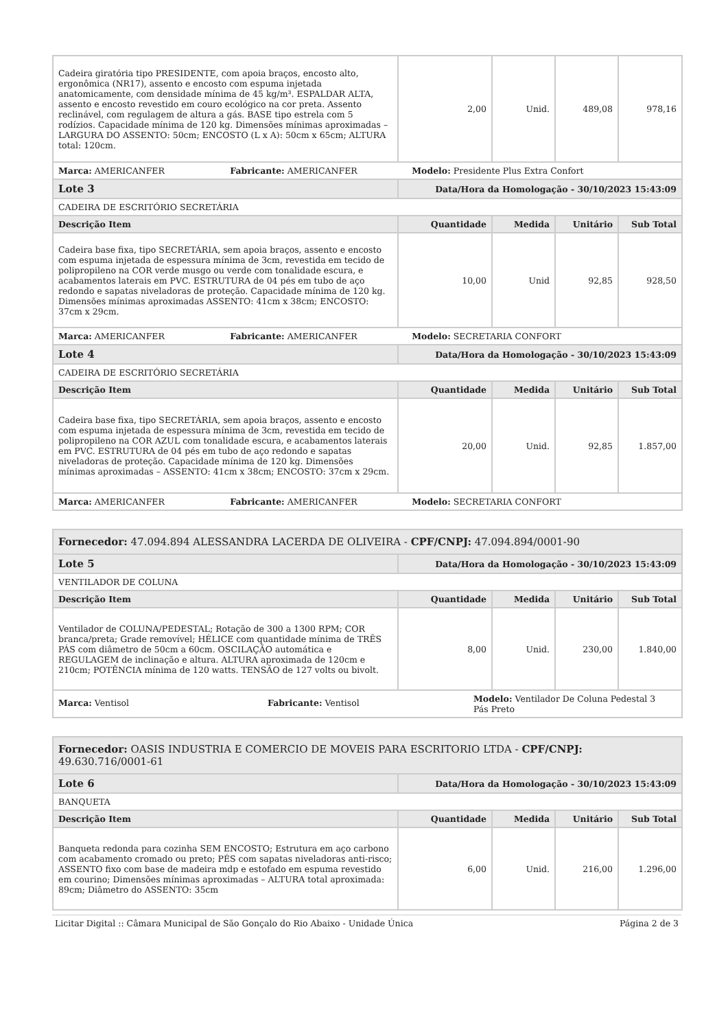| Cadeira giratória tipo PRESIDENTE, com apoia braços, encosto alto, ergonômica (NR17), assento e encosto com espuma injetada anatomicamente, com densidade mínima de 45 kg/m³. ESPALDAR ALTA, assento e encosto revestido em couro ecológico na cor preta. Assento reclinável, com regulagem de altura a gás. BASE tipo estrela com 5 rodízios. Capacidade mínima de 120 kg. Dimensões mínimas aproximadas –LARGURA DO ASSENTO: 50cm; ENCOSTO (L x A): 50cm x 65cm; ALTURA total: 120cm. | 2,00 | Unid. | 489,08 | 978,16 |
| Marca: AMERICANFER Fabricante: AMERICANFER Modelo: Presidente Plus Extra Confort | | | | |
| Lote 3 | Data/Hora da Homologação - 30/10/2023 15:43:09 | | | |
| CADEIRA DE ESCRITÓRIO SECRETÁRIA | | | | |
| Descrição Item | Quantidade | Medida | Unitário | Sub Total |
| Cadeira base fixa, tipo SECRETÁRIA, sem apoia braços, assento e encosto com espuma injetada de espessura mínima de 3cm, revestida em tecido de polipropileno na COR verde musgo ou verde com tonalidade escura, e acabamentos laterais em PVC. ESTRUTURA de 04 pés em tubo de aço redondo e sapatas niveladoras de proteção. Capacidade mínima de 120 kg. Dimensões mínimas aproximadas ASSENTO: 41cm x 38cm; ENCOSTO: 37cm x 29cm. | 10,00 | Unid | 92,85 | 928,50 |
| Marca: AMERICANFER Fabricante: AMERICANFER Modelo: SECRETARIA CONFORT | | | | |
| Lote 4 | Data/Hora da Homologação - 30/10/2023 15:43:09 | | | |
| CADEIRA DE ESCRITÓRIO SECRETÁRIA | | | | |
| Descrição Item | Quantidade | Medida | Unitário | Sub Total |
| Cadeira base fixa, tipo SECRETÁRIA, sem apoia braços, assento e encosto com espuma injetada de espessura mínima de 3cm, revestida em tecido de polipropileno na COR AZUL com tonalidade escura, e acabamentos laterais em PVC. ESTRUTURA de 04 pés em tubo de aço redondo e sapatas niveladoras de proteção. Capacidade mínima de 120 kg. Dimensões mínimas aproximadas – ASSENTO: 41cm x 38cm; ENCOSTO: 37cm x 29cm. | 20,00 | Unid. | 92,85 | 1.857,00 |
| Marca: AMERICANFER Fabricante: AMERICANFER Modelo: SECRETARIA CONFORT | | | | |
| Fornecedor: 47.094.894 ALESSANDRA LACERDA DE OLIVEIRA - CPF/CNPJ: 47.094.894/0001-90 | | | | |
| Lote 5 | Data/Hora da Homologação - 30/10/2023 15:43:09 | | | |
| VENTILADOR DE COLUNA | | | | |
| Descrição Item | Quantidade | Medida | Unitário | Sub Total |
| Ventilador de COLUNA/PEDESTAL; Rotação de 300 a 1300 RPM; COR branca/preta; Grade removível; HÉLICE com quantidade mínima de TRÊS PÁS com diâmetro de 50cm a 60cm. OSCILAÇÃO automática e REGULAGEM de inclinação e altura. ALTURA aproximada de 120cm e 210cm; POTÊNCIA mínima de 120 watts. TENSÃO de 127 volts ou bivolt. | 8,00 | Unid. | 230,00 | 1.840,00 |
| Marca: Ventisol Fabricante: Ventisol Modelo: Ventilador De Coluna Pedestal 3 Pás Preto | | | | |
| Fornecedor: OASIS INDUSTRIA E COMERCIO DE MOVEIS PARA ESCRITORIO LTDA - CPF/CNPJ: 49.630.716/0001-61 | | | | |
| Lote 6 | Data/Hora da Homologação - 30/10/2023 15:43:09 | | | |
| BANQUETA | | | | |
| Descrição Item | Quantidade | Medida | Unitário | Sub Total |
| Banqueta redonda para cozinha SEM ENCOSTO; Estrutura em aço carbono com acabamento cromado ou preto; PÉS com sapatas niveladoras anti-risco; ASSENTO fixo com base de madeira mdp e estofado em espuma revestido em courino; Dimensões mínimas aproximadas – ALTURA total aproximada: 89cm; Diâmetro do ASSENTO: 35cm | 6,00 | Unid. | 216,00 | 1.296,00 |
Licitar Digital :: Câmara Municipal de São Gonçalo do Rio Abaixo - Unidade Única Página 2 de 3